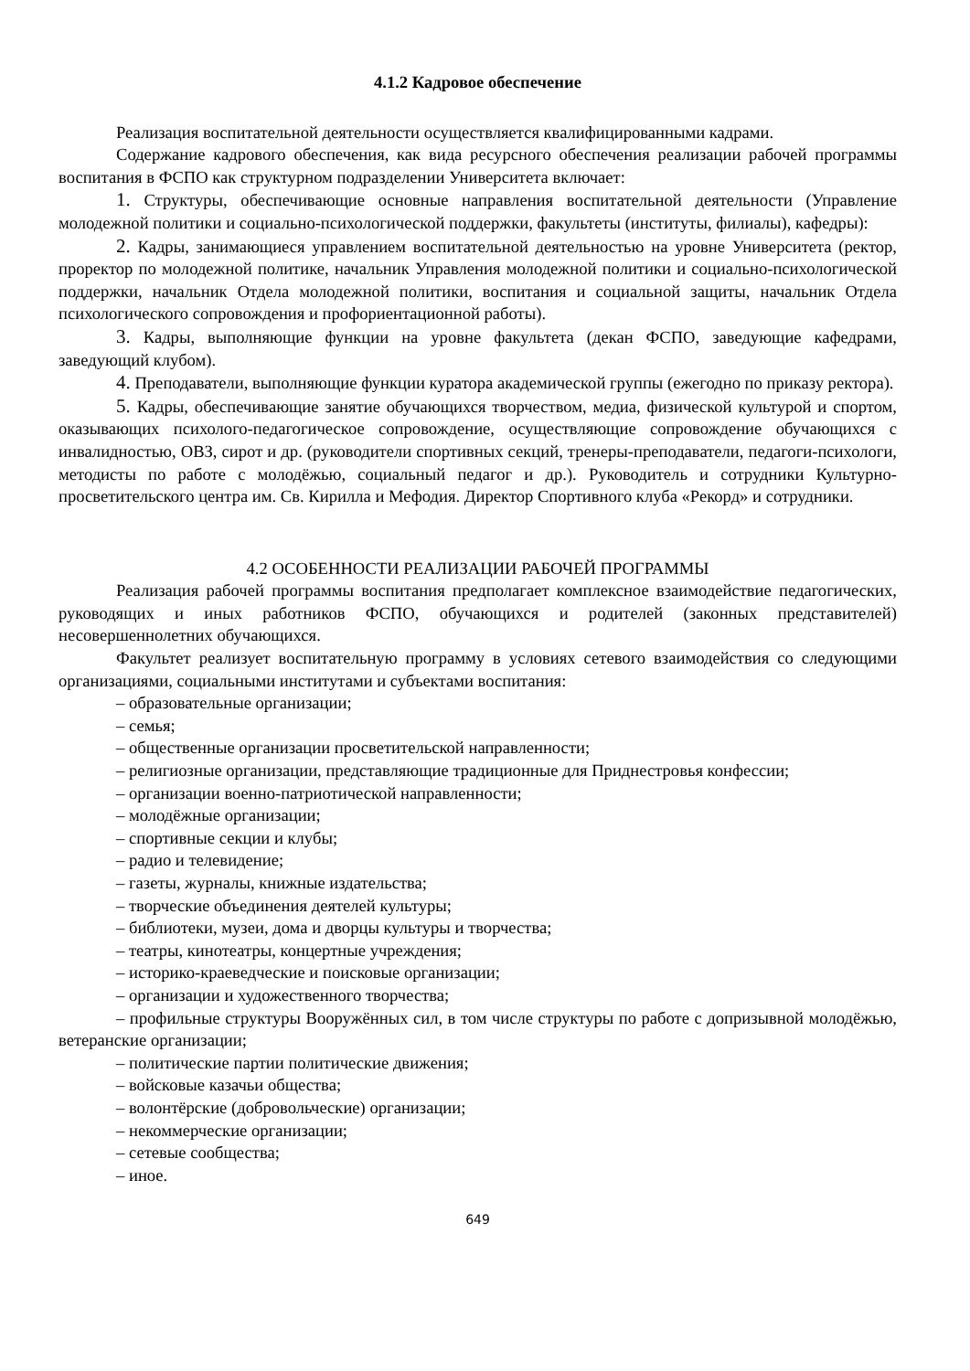4.1.2 Кадровое обеспечение
Реализация воспитательной деятельности осуществляется квалифицированными кадрами.
Содержание кадрового обеспечения, как вида ресурсного обеспечения реализации рабочей программы воспитания в ФСПО как структурном подразделении Университета включает:
1. Структуры, обеспечивающие основные направления воспитательной деятельности (Управление молодежной политики и социально-психологической поддержки, факультеты (институты, филиалы), кафедры):
2. Кадры, занимающиеся управлением воспитательной деятельностью на уровне Университета (ректор, проректор по молодежной политике, начальник Управления молодежной политики и социально-психологической поддержки, начальник Отдела молодежной политики, воспитания и социальной защиты, начальник Отдела психологического сопровождения и профориентационной работы).
3. Кадры, выполняющие функции на уровне факультета (декан ФСПО, заведующие кафедрами, заведующий клубом).
4. Преподаватели, выполняющие функции куратора академической группы (ежегодно по приказу ректора).
5. Кадры, обеспечивающие занятие обучающихся творчеством, медиа, физической культурой и спортом, оказывающих психолого-педагогическое сопровождение, осуществляющие сопровождение обучающихся с инвалидностью, ОВЗ, сирот и др. (руководители спортивных секций, тренеры-преподаватели, педагоги-психологи, методисты по работе с молодёжью, социальный педагог и др.). Руководитель и сотрудники Культурно-просветительского центра им. Св. Кирилла и Мефодия. Директор Спортивного клуба «Рекорд» и сотрудники.
4.2 ОСОБЕННОСТИ РЕАЛИЗАЦИИ РАБОЧЕЙ ПРОГРАММЫ
Реализация рабочей программы воспитания предполагает комплексное взаимодействие педагогических, руководящих и иных работников ФСПО, обучающихся и родителей (законных представителей) несовершеннолетних обучающихся.
Факультет реализует воспитательную программу в условиях сетевого взаимодействия со следующими организациями, социальными институтами и субъектами воспитания:
– образовательные организации;
– семья;
– общественные организации просветительской направленности;
– религиозные организации, представляющие традиционные для Приднестровья конфессии;
– организации военно-патриотической направленности;
– молодёжные организации;
– спортивные секции и клубы;
– радио и телевидение;
– газеты, журналы, книжные издательства;
– творческие объединения деятелей культуры;
– библиотеки, музеи, дома и дворцы культуры и творчества;
– театры, кинотеатры, концертные учреждения;
– историко-краеведческие и поисковые организации;
– организации и художественного творчества;
– профильные структуры Вооружённых сил, в том числе структуры по работе с допризывной молодёжью, ветеранские организации;
– политические партии политические движения;
– войсковые казачьи общества;
– волонтёрские (добровольческие) организации;
– некоммерческие организации;
– сетевые сообщества;
– иное.
649